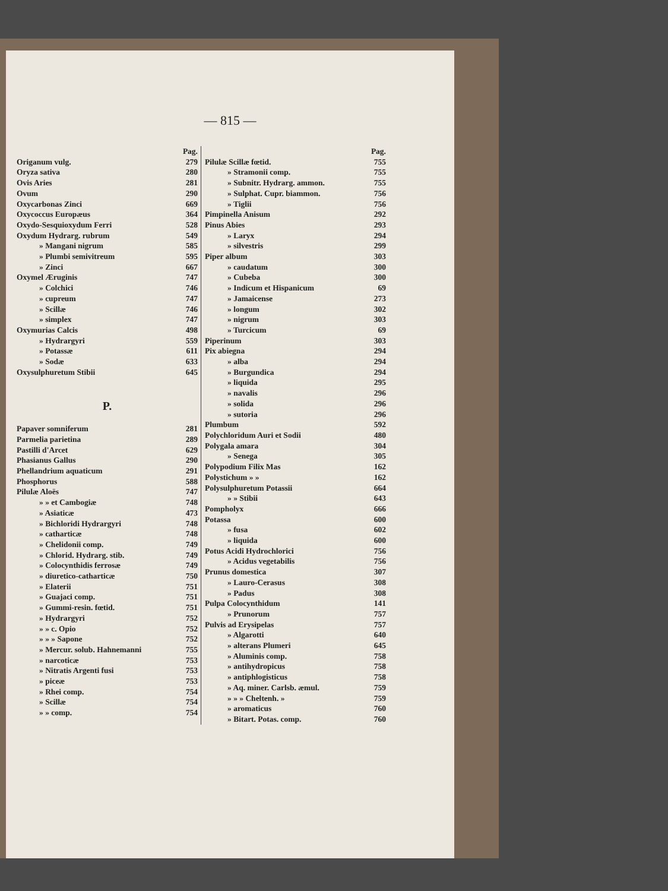— 815 —
Pag.
Origanum vulg. 279
Oryza sativa 280
Ovis Aries 281
Ovum 290
Oxycarbonas Zinci 669
Oxycoccus Europæus 364
Oxydo-Sesquioxydum Ferri 528
Oxydum Hydrarg. rubrum 549
» Mangani nigrum 585
» Plumbi semivitreum 595
» Zinci 667
Oxymel Æruginis 747
» Colchici 746
» cupreum 747
» Scillæ 746
» simplex 747
Oxymurias Calcis 498
» Hydrargyri 559
» Potassæ 611
» Sodæ 633
Oxysulphuretum Stibii 645
P.
Papaver somniferum 281
Parmelia parietina 289
Pastilli d'Arcet 629
Phasianus Gallus 290
Phellandrium aquaticum 291
Phosphorus 588
Pilulæ Aloës 747
» » et Cambogiæ 748
» Asiaticæ 473
» Bichloridi Hydrargyri 748
» catharticæ 748
» Chelidonii comp. 749
» Chlorid. Hydrarg. stib. 749
» Colocynthidis ferrosæ 749
» diuretico-catharticæ 750
» Elaterii 751
» Guajaci comp. 751
» Gummi-resin. fœtid. 751
» Hydrargyri 752
» » c. Opio 752
» » » Sapone 752
» Mercur. solub. Hahnemanni 755
» narcoticæ 753
» Nitratis Argenti fusi 753
» piceæ 753
» Rhei comp. 754
» Scillæ 754
» » comp. 754
Pag.
Pilulæ Scillæ fœtid. 755
» Stramonii comp. 755
» Subnitr. Hydrarg. ammon. 755
» Sulphat. Cupr. biammon. 756
» Tiglii 756
Pimpinella Anisum 292
Pinus Abies 293
» Laryx 294
» silvestris 299
Piper album 303
» caudatum 300
» Cubeba 300
» Indicum et Hispanicum 69
» Jamaicense 273
» longum 302
» nigrum 303
» Turcicum 69
Piperinum 303
Pix abiegna 294
» alba 294
» Burgundica 294
» liquida 295
» navalis 296
» solida 296
» sutoria 296
Plumbum 592
Polychloridum Auri et Sodii 480
Polygala amara 304
» Senega 305
Polypodium Filix Mas 162
Polystichum » » 162
Polysulphuretum Potassii 664
» » Stibii 643
Pompholyx 666
Potassa 600
» fusa 602
» liquida 600
Potus Acidi Hydrochlorici 756
» Acidus vegetabilis 756
Prunus domestica 307
» Lauro-Cerasus 308
» Padus 308
Pulpa Colocynthidum 141
» Prunorum 757
Pulvis ad Erysipelas 757
» Algarotti 640
» alterans Plumeri 645
» Aluminis comp. 758
» antihydropicus 758
» antiphlogisticus 758
» Aq. miner. Carlsb. æmul. 759
» » » Cheltenh. » 759
» aromaticus 760
» Bitart. Potas. comp. 760